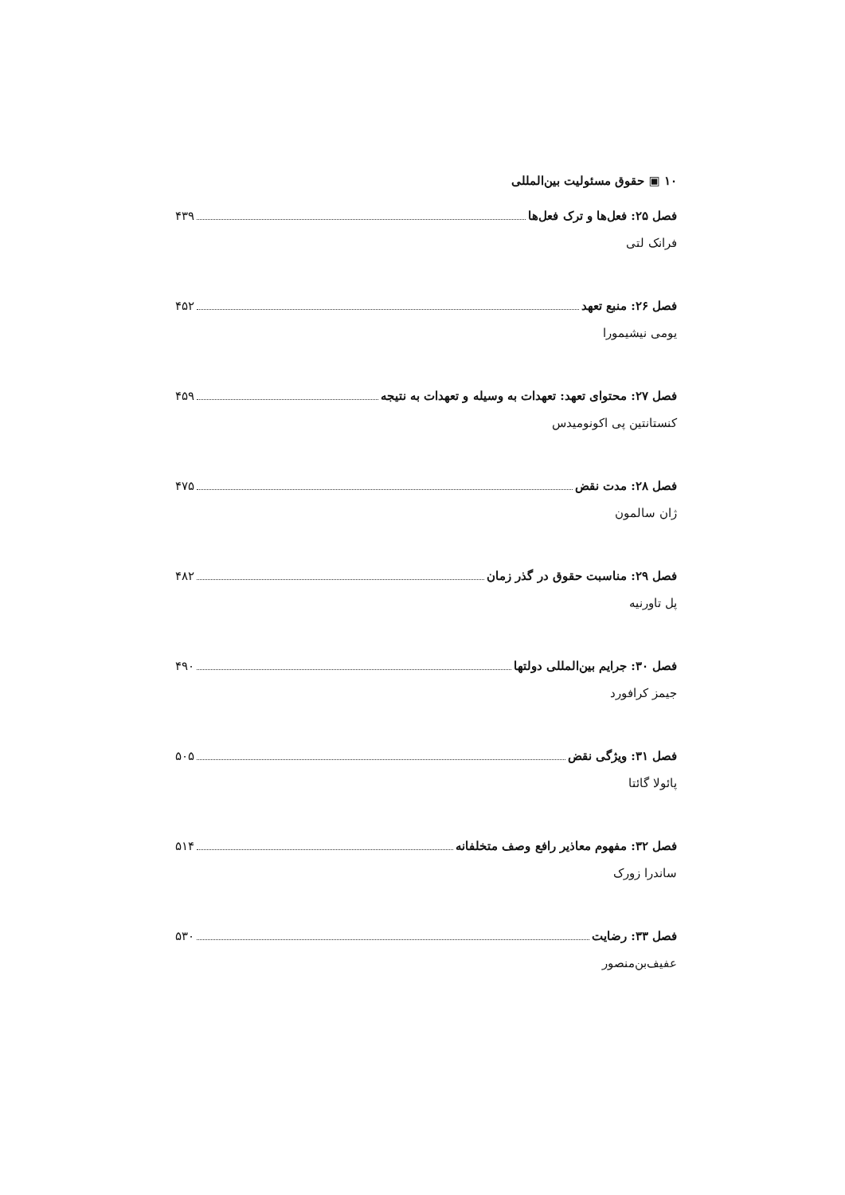۱۰ ▣ حقوق مسئولیت بین‌المللی
فصل ۲۵: فعل‌ها و ترک فعل‌ها ۴۳۹
فرانک لتی
فصل ۲۶: منبع تعهد ۴۵۲
یومی نیشیمورا
فصل ۲۷: محتوای تعهد: تعهدات به وسیله و تعهدات به نتیجه ۴۵۹
کنستانتین پی اکونومیدس
فصل ۲۸: مدت نقض ۴۷۵
ژان سالمون
فصل ۲۹: مناسبت حقوق در گذر زمان ۴۸۲
پل تاورنیه
فصل ۳۰: جرایم بین‌المللی دولتها ۴۹۰
جیمز کرافورد
فصل ۳۱: ویژگی نقض ۵۰۵
پائولا گائتا
فصل ۳۲: مفهوم معاذیر رافع وصف متخلفانه ۵۱۴
ساندرا زورک
فصل ۳۳: رضایت ۵۳۰
عفیف‌بن‌منصور